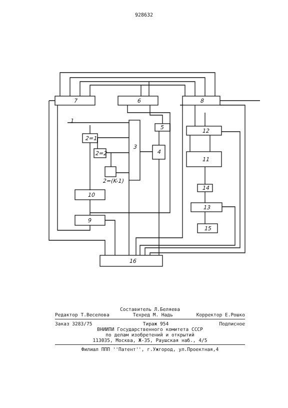928632
7
6
8
12
11
14
13
15
3
5
4
2=1
2=2
2=(K-1)
10
9
16
1
Составитель Л.Беляева
Редактор Т.Веселова Техред М. Надь Корректор Е.Рошко
Заказ 3283/75 Тираж 954 Подписное
ВНИИПИ Государственного комитета СССР
по делам изобретений и открытий
113035, Москва, Ж-35, Раушская наб., 4/5
Филиал ППП ''Патент'', г.Ужгород, ул.Проектная,4